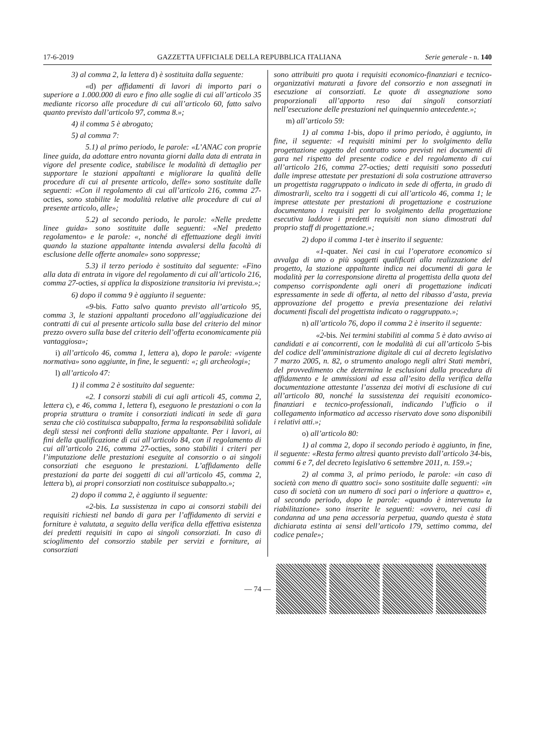17-6-2019 GAZZETTA UFFICIALE DELLA REPUBBLICA ITALIANA Serie generale - n. 140
3) al comma 2, la lettera d) è sostituita dalla seguente:
«d) per affidamenti di lavori di importo pari o superiore a 1.000.000 di euro e fino alle soglie di cui all’articolo 35 mediante ricorso alle procedure di cui all’articolo 60, fatto salvo quanto previsto dall’articolo 97, comma 8.»;
4) il comma 5 è abrogato;
5) al comma 7:
5.1) al primo periodo, le parole: «L’ANAC con proprie linee guida, da adottare entro novanta giorni dalla data di entrata in vigore del presente codice, stabilisce le modalità di dettaglio per supportare le stazioni appaltanti e migliorare la qualità delle procedure di cui al presente articolo, delle» sono sostituite dalle seguenti: «Con il regolamento di cui all’articolo 216, comma 27-octies, sono stabilite le modalità relative alle procedure di cui al presente articolo, alle»;
5.2) al secondo periodo, le parole: «Nelle predette linee guida» sono sostituite dalle seguenti: «Nel predetto regolamento» e le parole: «, nonché di effettuazione degli inviti quando la stazione appaltante intenda avvalersi della facoltà di esclusione delle offerte anomale» sono soppresse;
5.3) il terzo periodo è sostituito dal seguente: «Fino alla data di entrata in vigore del regolamento di cui all’articolo 216, comma 27-octies, si applica la disposizione transitoria ivi prevista.»;
6) dopo il comma 9 è aggiunto il seguente:
«9-bis. Fatto salvo quanto previsto all’articolo 95, comma 3, le stazioni appaltanti procedono all’aggiudicazione dei contratti di cui al presente articolo sulla base del criterio del minor prezzo ovvero sulla base del criterio dell’offerta economicamente più vantaggiosa»;
i) all’articolo 46, comma 1, lettera a), dopo le parole: «vigente normativa» sono aggiunte, in fine, le seguenti: «; gli archeologi»;
l) all’articolo 47:
1) il comma 2 è sostituito dal seguente:
«2. I consorzi stabili di cui agli articoli 45, comma 2, lettera c), e 46, comma 1, lettera f), eseguono le prestazioni o con la propria struttura o tramite i consorziati indicati in sede di gara senza che ciò costituisca subappalto, ferma la responsabilità solidale degli stessi nei confronti della stazione appaltante. Per i lavori, ai fini della qualificazione di cui all’articolo 84, con il regolamento di cui all’articolo 216, comma 27-octies, sono stabiliti i criteri per l’imputazione delle prestazioni eseguite al consorzio o ai singoli consorziati che eseguono le prestazioni. L’affidamento delle prestazioni da parte dei soggetti di cui all’articolo 45, comma 2, lettera b), ai propri consorziati non costituisce subappalto.»;
2) dopo il comma 2, è aggiunto il seguente:
«2-bis. La sussistenza in capo ai consorzi stabili dei requisiti richiesti nel bando di gara per l’affidamento di servizi e forniture è valutata, a seguito della verifica della effettiva esistenza dei predetti requisiti in capo ai singoli consorziati. In caso di scioglimento del consorzio stabile per servizi e forniture, ai consorziati
sono attribuiti pro quota i requisiti economico-finanziari e tecnico-organizzativi maturati a favore del consorzio e non assegnati in esecuzione ai consorziati. Le quote di assegnazione sono proporzionali all’apporto reso dai singoli consorziati nell’esecuzione delle prestazioni nel quinquennio antecedente.»;
m) all’articolo 59:
1) al comma 1-bis, dopo il primo periodo, è aggiunto, in fine, il seguente: «I requisiti minimi per lo svolgimento della progettazione oggetto del contratto sono previsti nei documenti di gara nel rispetto del presente codice e del regolamento di cui all’articolo 216, comma 27-octies; detti requisiti sono posseduti dalle imprese attestate per prestazioni di sola costruzione attraverso un progettista raggruppato o indicato in sede di offerta, in grado di dimostrarli, scelto tra i soggetti di cui all’articolo 46, comma 1; le imprese attestate per prestazioni di progettazione e costruzione documentano i requisiti per lo svolgimento della progettazione esecutiva laddove i predetti requisiti non siano dimostrati dal proprio staff di progettazione.»;
2) dopo il comma 1-ter è inserito il seguente:
«1-quater. Nei casi in cui l’operatore economico si avvalga di uno o più soggetti qualificati alla realizzazione del progetto, la stazione appaltante indica nei documenti di gara le modalità per la corresponsione diretta al progettista della quota del compenso corrispondente agli oneri di progettazione indicati espressamente in sede di offerta, al netto del ribasso d’asta, previa approvazione del progetto e previa presentazione dei relativi documenti fiscali del progettista indicato o raggruppato.»;
n) all’articolo 76, dopo il comma 2 è inserito il seguente:
«2-bis. Nei termini stabiliti al comma 5 è dato avviso ai candidati e ai concorrenti, con le modalità di cui all’articolo 5-bis del codice dell’amministrazione digitale di cui al decreto legislativo 7 marzo 2005, n. 82, o strumento analogo negli altri Stati membri, del provvedimento che determina le esclusioni dalla procedura di affidamento e le ammissioni ad essa all’esito della verifica della documentazione attestante l’assenza dei motivi di esclusione di cui all’articolo 80, nonché la sussistenza dei requisiti economico-finanziari e tecnico-professionali, indicando l’ufficio o il collegamento informatico ad accesso riservato dove sono disponibili i relativi atti.»;
o) all’articolo 80:
1) al comma 2, dopo il secondo periodo è aggiunto, in fine, il seguente: «Resta fermo altresì quanto previsto dall’articolo 34-bis, commi 6 e 7, del decreto legislativo 6 settembre 2011, n. 159.»;
2) al comma 3, al primo periodo, le parole: «in caso di società con meno di quattro soci» sono sostituite dalle seguenti: «in caso di società con un numero di soci pari o inferiore a quattro» e, al secondo periodo, dopo le parole: «quando è intervenuta la riabilitazione» sono inserite le seguenti: «ovvero, nei casi di condanna ad una pena accessoria perpetua, quando questa è stata dichiarata estinta ai sensi dell’articolo 179, settimo comma, del codice penale»;
— 74 —